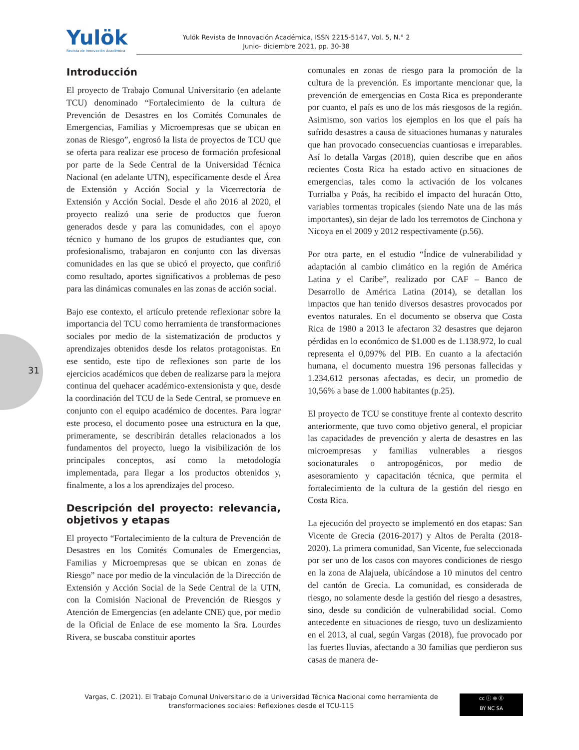Yulök
Revista de Innovación Académica
Yulök Revista de Innovación Académica, ISSN 2215-5147, Vol. 5, N.° 2
Junio- diciembre 2021, pp. 30-38
31
Introducción
El proyecto de Trabajo Comunal Universitario (en adelante TCU) denominado “Fortalecimiento de la cultura de Prevención de Desastres en los Comités Comunales de Emergencias, Familias y Microempresas que se ubican en zonas de Riesgo”, engrosó la lista de proyectos de TCU que se oferta para realizar ese proceso de formación profesional por parte de la Sede Central de la Universidad Técnica Nacional (en adelante UTN), específicamente desde el Área de Extensión y Acción Social y la Vicerrectoría de Extensión y Acción Social. Desde el año 2016 al 2020, el proyecto realizó una serie de productos que fueron generados desde y para las comunidades, con el apoyo técnico y humano de los grupos de estudiantes que, con profesionalismo, trabajaron en conjunto con las diversas comunidades en las que se ubicó el proyecto, que confirió como resultado, aportes significativos a problemas de peso para las dinámicas comunales en las zonas de acción social.
Bajo ese contexto, el artículo pretende reflexionar sobre la importancia del TCU como herramienta de transformaciones sociales por medio de la sistematización de productos y aprendizajes obtenidos desde los relatos protagonistas. En ese sentido, este tipo de reflexiones son parte de los ejercicios académicos que deben de realizarse para la mejora continua del quehacer académico-extensionista y que, desde la coordinación del TCU de la Sede Central, se promueve en conjunto con el equipo académico de docentes. Para lograr este proceso, el documento posee una estructura en la que, primeramente, se describirán detalles relacionados a los fundamentos del proyecto, luego la visibilización de los principales conceptos, así como la metodología implementada, para llegar a los productos obtenidos y, finalmente, a los a los aprendizajes del proceso.
Descripción del proyecto: relevancia, objetivos y etapas
El proyecto “Fortalecimiento de la cultura de Prevención de Desastres en los Comités Comunales de Emergencias, Familias y Microempresas que se ubican en zonas de Riesgo” nace por medio de la vinculación de la Dirección de Extensión y Acción Social de la Sede Central de la UTN, con la Comisión Nacional de Prevención de Riesgos y Atención de Emergencias (en adelante CNE) que, por medio de la Oficial de Enlace de ese momento la Sra. Lourdes Rivera, se buscaba constituir aportes
comunales en zonas de riesgo para la promoción de la cultura de la prevención. Es importante mencionar que, la prevención de emergencias en Costa Rica es preponderante por cuanto, el país es uno de los más riesgosos de la región. Asimismo, son varios los ejemplos en los que el país ha sufrido desastres a causa de situaciones humanas y naturales que han provocado consecuencias cuantiosas e irreparables. Así lo detalla Vargas (2018), quien describe que en años recientes Costa Rica ha estado activo en situaciones de emergencias, tales como la activación de los volcanes Turrialba y Poás, ha recibido el impacto del huracán Otto, variables tormentas tropicales (siendo Nate una de las más importantes), sin dejar de lado los terremotos de Cinchona y Nicoya en el 2009 y 2012 respectivamente (p.56).
Por otra parte, en el estudio “Índice de vulnerabilidad y adaptación al cambio climático en la región de América Latina y el Caribe”, realizado por CAF – Banco de Desarrollo de América Latina (2014), se detallan los impactos que han tenido diversos desastres provocados por eventos naturales. En el documento se observa que Costa Rica de 1980 a 2013 le afectaron 32 desastres que dejaron pérdidas en lo económico de $1.000 es de 1.138.972, lo cual representa el 0,097% del PIB. En cuanto a la afectación humana, el documento muestra 196 personas fallecidas y 1.234.612 personas afectadas, es decir, un promedio de 10,56% a base de 1.000 habitantes (p.25).
El proyecto de TCU se constituye frente al contexto descrito anteriormente, que tuvo como objetivo general, el propiciar las capacidades de prevención y alerta de desastres en las microempresas y familias vulnerables a riesgos socionaturales o antropogénicos, por medio de asesoramiento y capacitación técnica, que permita el fortalecimiento de la cultura de la gestión del riesgo en Costa Rica.
La ejecución del proyecto se implementó en dos etapas: San Vicente de Grecia (2016-2017) y Altos de Peralta (2018-2020). La primera comunidad, San Vicente, fue seleccionada por ser uno de los casos con mayores condiciones de riesgo en la zona de Alajuela, ubicándose a 10 minutos del centro del cantón de Grecia. La comunidad, es considerada de riesgo, no solamente desde la gestión del riesgo a desastres, sino, desde su condición de vulnerabilidad social. Como antecedente en situaciones de riesgo, tuvo un deslizamiento en el 2013, al cual, según Vargas (2018), fue provocado por las fuertes lluvias, afectando a 30 familias que perdieron sus casas de manera de-
Vargas, C. (2021). El Trabajo Comunal Universitario de la Universidad Técnica Nacional como herramienta de transformaciones sociales: Reflexiones desde el TCU-115
cc ⓘ ⊜ ⓪
BY NC SA